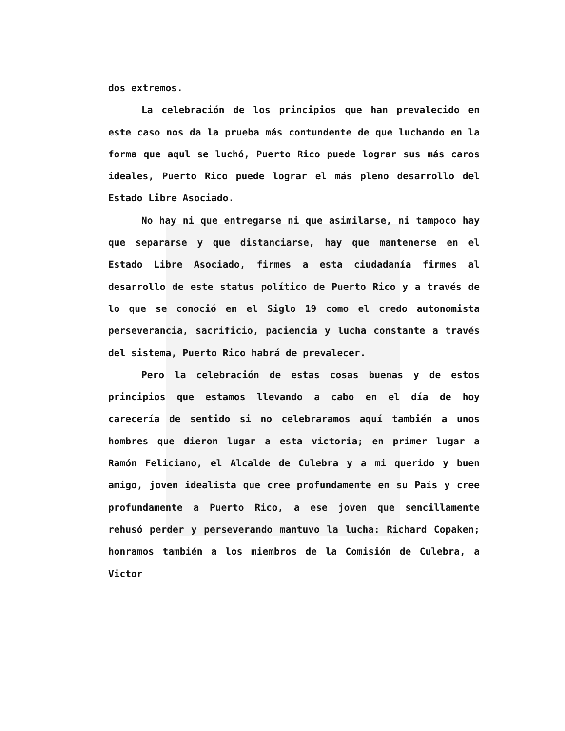dos extremos.
La celebración de los principios que han prevalecido en este caso nos da la prueba más contundente de que luchando en la forma que aqul se luchó, Puerto Rico puede lograr sus más caros ideales, Puerto Rico puede lograr el más pleno desarrollo del Estado Libre Asociado.
No hay ni que entregarse ni que asimilarse, ni tampoco hay que separarse y que distanciarse, hay que mantenerse en el Estado Libre Asociado, firmes a esta ciudadanía firmes al desarrollo de este status político de Puerto Rico y a través de lo que se conoció en el Siglo 19 como el credo autonomista perseverancia, sacrificio, paciencia y lucha constante a través del sistema, Puerto Rico habrá de prevalecer.
Pero la celebración de estas cosas buenas y de estos principios que estamos llevando a cabo en el día de hoy carecería de sentido si no celebraramos aquí también a unos hombres que dieron lugar a esta victoria; en primer lugar a Ramón Feliciano, el Alcalde de Culebra y a mi querido y buen amigo, joven idealista que cree profundamente en su País y cree profundamente a Puerto Rico, a ese joven que sencillamente rehusó perder y perseverando mantuvo la lucha: Richard Copaken; honramos también a los miembros de la Comisión de Culebra, a Victor